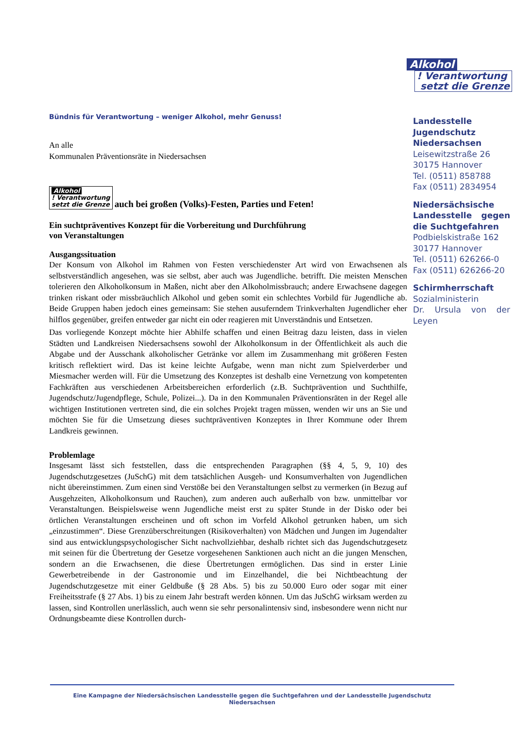Alkohol
! Verantwortung
setzt die Grenze
Bündnis für Verantwortung – weniger Alkohol, mehr Genuss!
An alle
Kommunalen Präventionsräte in Niedersachsen
Alkohol
! Verantwortung
setzt die Grenze auch bei großen (Volks)-Festen, Parties und Feten!
Ein suchtpräventives Konzept für die Vorbereitung und Durchführung
von Veranstaltungen
Ausgangssituation
Der Konsum von Alkohol im Rahmen von Festen verschiedenster Art wird von Erwachsenen als selbstverständlich angesehen, was sie selbst, aber auch was Jugendliche. betrifft. Die meisten Menschen tolerieren den Alkoholkonsum in Maßen, nicht aber den Alkoholmissbrauch; andere Erwachsene dagegen trinken riskant oder missbräuchlich Alkohol und geben somit ein schlechtes Vorbild für Jugendliche ab. Beide Gruppen haben jedoch eines gemeinsam: Sie stehen ausuferndem Trinkverhalten Jugendlicher eher hilflos gegenüber, greifen entweder gar nicht ein oder reagieren mit Unverständnis und Entsetzen.
Das vorliegende Konzept möchte hier Abhilfe schaffen und einen Beitrag dazu leisten, dass in vielen Städten und Landkreisen Niedersachsens sowohl der Alkoholkonsum in der Öffentlichkeit als auch die Abgabe und der Ausschank alkoholischer Getränke vor allem im Zusammenhang mit größeren Festen kritisch reflektiert wird. Das ist keine leichte Aufgabe, wenn man nicht zum Spielverderber und Miesmacher werden will. Für die Umsetzung des Konzeptes ist deshalb eine Vernetzung von kompetenten Fachkräften aus verschiedenen Arbeitsbereichen erforderlich (z.B. Suchtprävention und Suchthilfe, Jugendschutz/Jugendpflege, Schule, Polizei...). Da in den Kommunalen Präventionsräten in der Regel alle wichtigen Institutionen vertreten sind, die ein solches Projekt tragen müssen, wenden wir uns an Sie und möchten Sie für die Umsetzung dieses suchtpräventiven Konzeptes in Ihrer Kommune oder Ihrem Landkreis gewinnen.
Problemlage
Insgesamt lässt sich feststellen, dass die entsprechenden Paragraphen (§§ 4, 5, 9, 10) des Jugendschutzgesetzes (JuSchG) mit dem tatsächlichen Ausgeh- und Konsumverhalten von Jugendlichen nicht übereinstimmen. Zum einen sind Verstöße bei den Veranstaltungen selbst zu vermerken (in Bezug auf Ausgehzeiten, Alkoholkonsum und Rauchen), zum anderen auch außerhalb von bzw. unmittelbar vor Veranstaltungen. Beispielsweise wenn Jugendliche meist erst zu später Stunde in der Disko oder bei örtlichen Veranstaltungen erscheinen und oft schon im Vorfeld Alkohol getrunken haben, um sich „einzustimmen“. Diese Grenzüberschreitungen (Risikoverhalten) von Mädchen und Jungen im Jugendalter sind aus entwicklungspsychologischer Sicht nachvollziehbar, deshalb richtet sich das Jugendschutzgesetz mit seinen für die Übertretung der Gesetze vorgesehenen Sanktionen auch nicht an die jungen Menschen, sondern an die Erwachsenen, die diese Übertretungen ermöglichen. Das sind in erster Linie Gewerbetreibende in der Gastronomie und im Einzelhandel, die bei Nichtbeachtung der Jugendschutzgesetze mit einer Geldbuße (§ 28 Abs. 5) bis zu 50.000 Euro oder sogar mit einer Freiheitsstrafe (§ 27 Abs. 1) bis zu einem Jahr bestraft werden können. Um das JuSchG wirksam werden zu lassen, sind Kontrollen unerlässlich, auch wenn sie sehr personalintensiv sind, insbesondere wenn nicht nur Ordnungsbeamte diese Kontrollen durch-
Landesstelle Jugendschutz Niedersachsen
Leisewitzstraße 26
30175 Hannover
Tel. (0511) 858788
Fax (0511) 2834954
Niedersächsische Landesstelle gegen die Suchtgefahren
Podbielskistraße 162
30177 Hannover
Tel. (0511) 626266-0
Fax (0511) 626266-20
Schirmherrschaft
Sozialministerin
Dr. Ursula von der Leyen
Eine Kampagne der Niedersächsischen Landesstelle gegen die Suchtgefahren und der Landesstelle Jugendschutz Niedersachsen